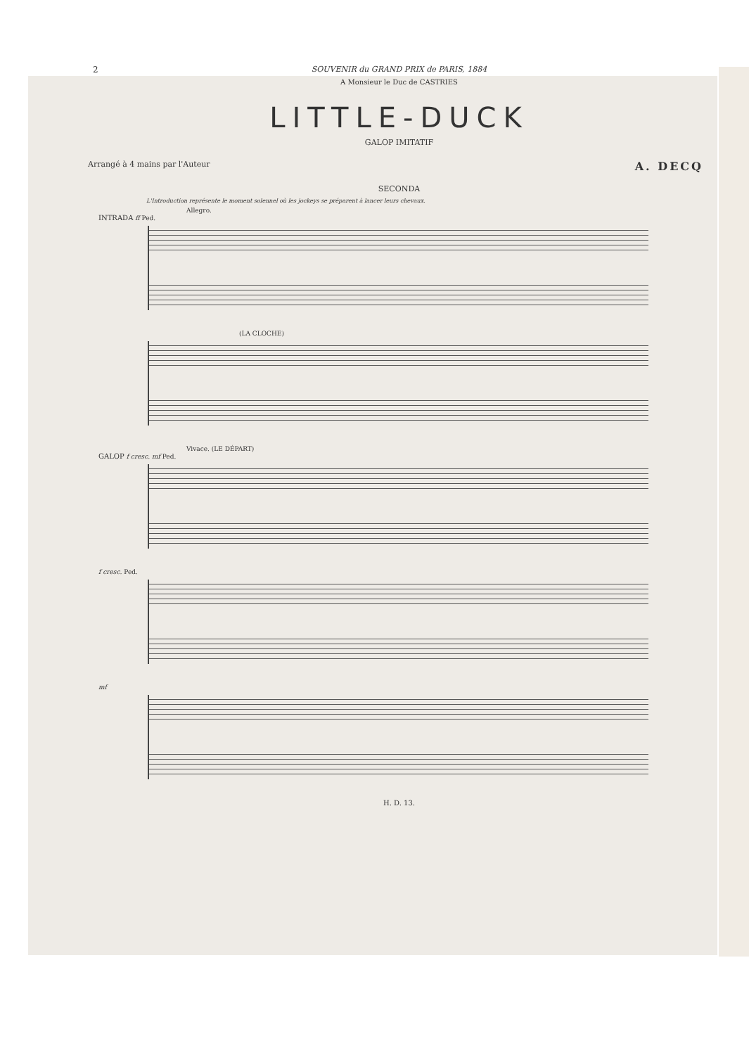2
SOUVENIR du GRAND PRIX de PARIS, 1884
A Monsieur le Duc de CASTRIES
LITTLE-DUCK
GALOP IMITATIF
Arrangé à 4 mains par l'Auteur A. DECQ
SECONDA
L'Introduction représente le moment solennel où les jockeys se préparent à lancer leurs chevaux.
Allegro.
INTRADA ff Ped.
(LA CLOCHE)
Vivace. (LE DÉPART)
GALOP f cresc. mf Ped.
f cresc. Ped.
mf
H. D. 13.